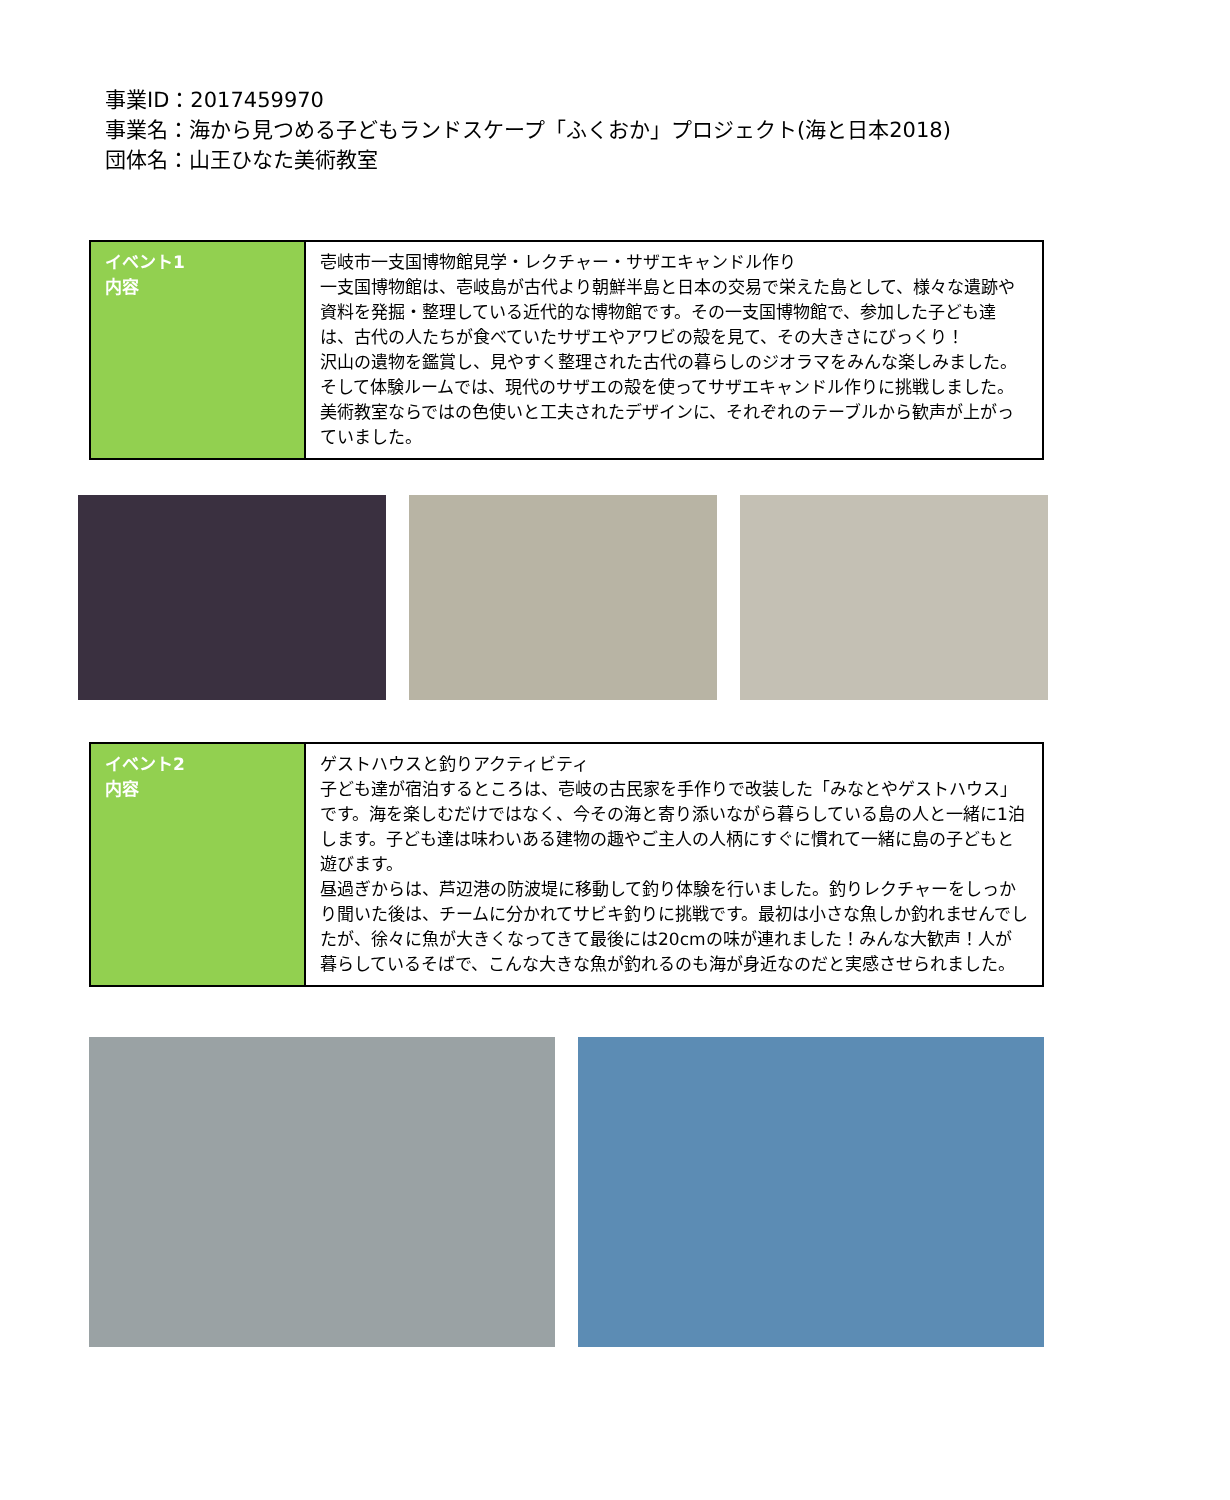事業ID：2017459970
事業名：海から見つめる子どもランドスケープ「ふくおか」プロジェクト(海と日本2018)
団体名：山王ひなた美術教室
| イベント1 内容 | 壱岐市一支国博物館見学・レクチャー・サザエキャンドル作り 一支国博物館は、壱岐島が古代より朝鮮半島と日本の交易で栄えた島として、様々な遺跡や資料を発掘・整理している近代的な博物館です。その一支国博物館で、参加した子ども達は、古代の人たちが食べていたサザエやアワビの殻を見て、その大きさにびっくり！ 沢山の遺物を鑑賞し、見やすく整理された古代の暮らしのジオラマをみんな楽しみました。そして体験ルームでは、現代のサザエの殻を使ってサザエキャンドル作りに挑戦しました。美術教室ならではの色使いと工夫されたデザインに、それぞれのテーブルから歓声が上がっていました。 |
| イベント2 内容 | ゲストハウスと釣りアクティビティ 子ども達が宿泊するところは、壱岐の古民家を手作りで改装した「みなとやゲストハウス」です。海を楽しむだけではなく、今その海と寄り添いながら暮らしている島の人と一緒に1泊します。子ども達は味わいある建物の趣やご主人の人柄にすぐに慣れて一緒に島の子どもと遊びます。 昼過ぎからは、芦辺港の防波堤に移動して釣り体験を行いました。釣りレクチャーをしっかり聞いた後は、チームに分かれてサビキ釣りに挑戦です。最初は小さな魚しか釣れませんでしたが、徐々に魚が大きくなってきて最後には20cmの味が連れました！みんな大歓声！人が暮らしているそばで、こんな大きな魚が釣れるのも海が身近なのだと実感させられました。 |